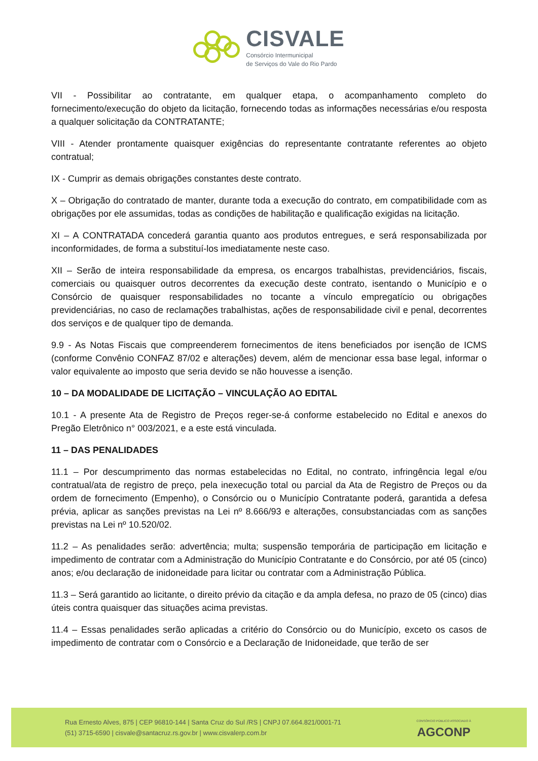CISVALE
Consórcio Intermunicipal
de Serviços do Vale do Rio Pardo
VII - Possibilitar ao contratante, em qualquer etapa, o acompanhamento completo do fornecimento/execução do objeto da licitação, fornecendo todas as informações necessárias e/ou resposta a qualquer solicitação da CONTRATANTE;
VIII - Atender prontamente quaisquer exigências do representante contratante referentes ao objeto contratual;
IX - Cumprir as demais obrigações constantes deste contrato.
X – Obrigação do contratado de manter, durante toda a execução do contrato, em compatibilidade com as obrigações por ele assumidas, todas as condições de habilitação e qualificação exigidas na licitação.
XI – A CONTRATADA concederá garantia quanto aos produtos entregues, e será responsabilizada por inconformidades, de forma a substituí-los imediatamente neste caso.
XII – Serão de inteira responsabilidade da empresa, os encargos trabalhistas, previdenciários, fiscais, comerciais ou quaisquer outros decorrentes da execução deste contrato, isentando o Município e o Consórcio de quaisquer responsabilidades no tocante a vínculo empregatício ou obrigações previdenciárias, no caso de reclamações trabalhistas, ações de responsabilidade civil e penal, decorrentes dos serviços e de qualquer tipo de demanda.
9.9 - As Notas Fiscais que compreenderem fornecimentos de itens beneficiados por isenção de ICMS (conforme Convênio CONFAZ 87/02 e alterações) devem, além de mencionar essa base legal, informar o valor equivalente ao imposto que seria devido se não houvesse a isenção.
10 – DA MODALIDADE DE LICITAÇÃO – VINCULAÇÃO AO EDITAL
10.1 - A presente Ata de Registro de Preços reger-se-á conforme estabelecido no Edital e anexos do Pregão Eletrônico n° 003/2021, e a este está vinculada.
11 – DAS PENALIDADES
11.1 – Por descumprimento das normas estabelecidas no Edital, no contrato, infringência legal e/ou contratual/ata de registro de preço, pela inexecução total ou parcial da Ata de Registro de Preços ou da ordem de fornecimento (Empenho), o Consórcio ou o Município Contratante poderá, garantida a defesa prévia, aplicar as sanções previstas na Lei nº 8.666/93 e alterações, consubstanciadas com as sanções previstas na Lei nº 10.520/02.
11.2 – As penalidades serão: advertência; multa; suspensão temporária de participação em licitação e impedimento de contratar com a Administração do Município Contratante e do Consórcio, por até 05 (cinco) anos; e/ou declaração de inidoneidade para licitar ou contratar com a Administração Pública.
11.3 – Será garantido ao licitante, o direito prévio da citação e da ampla defesa, no prazo de 05 (cinco) dias úteis contra quaisquer das situações acima previstas.
11.4 – Essas penalidades serão aplicadas a critério do Consórcio ou do Município, exceto os casos de impedimento de contratar com o Consórcio e a Declaração de Inidoneidade, que terão de ser
Rua Ernesto Alves, 875 | CEP 96810-144 | Santa Cruz do Sul /RS | CNPJ 07.664.821/0001-71
(51) 3715-6590 | cisvale@santacruz.rs.gov.br | www.cisvalerp.com.br
CONSÓRCIO PÚBLICO ASSOCIADO À
AGCONP